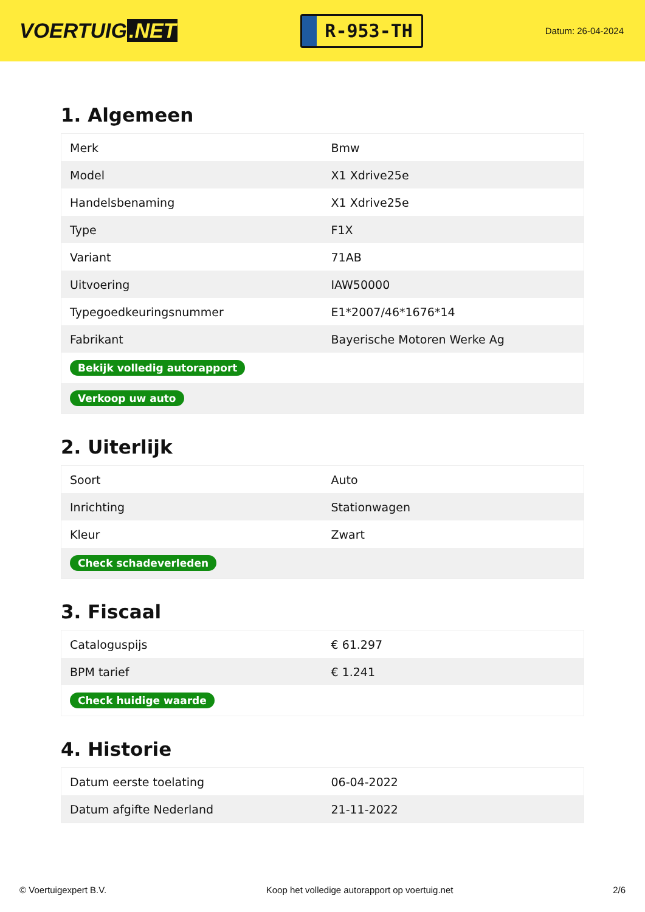VOERTUIG.NET
R-953-TH
Datum: 26-04-2024
1. Algemeen
| Merk | Bmw |
| Model | X1 Xdrive25e |
| Handelsbenaming | X1 Xdrive25e |
| Type | F1X |
| Variant | 71AB |
| Uitvoering | IAW50000 |
| Typegoedkeuringsnummer | E1*2007/46*1676*14 |
| Fabrikant | Bayerische Motoren Werke Ag |
| Bekijk volledig autorapport | |
| Verkoop uw auto | |
2. Uiterlijk
| Soort | Auto |
| Inrichting | Stationwagen |
| Kleur | Zwart |
| Check schadeverleden | |
3. Fiscaal
| Cataloguspijs | € 61.297 |
| BPM tarief | € 1.241 |
| Check huidige waarde | |
4. Historie
| Datum eerste toelating | 06-04-2022 |
| Datum afgifte Nederland | 21-11-2022 |
© Voertuigexpert B.V. Koop het volledige autorapport op voertuig.net 2/6